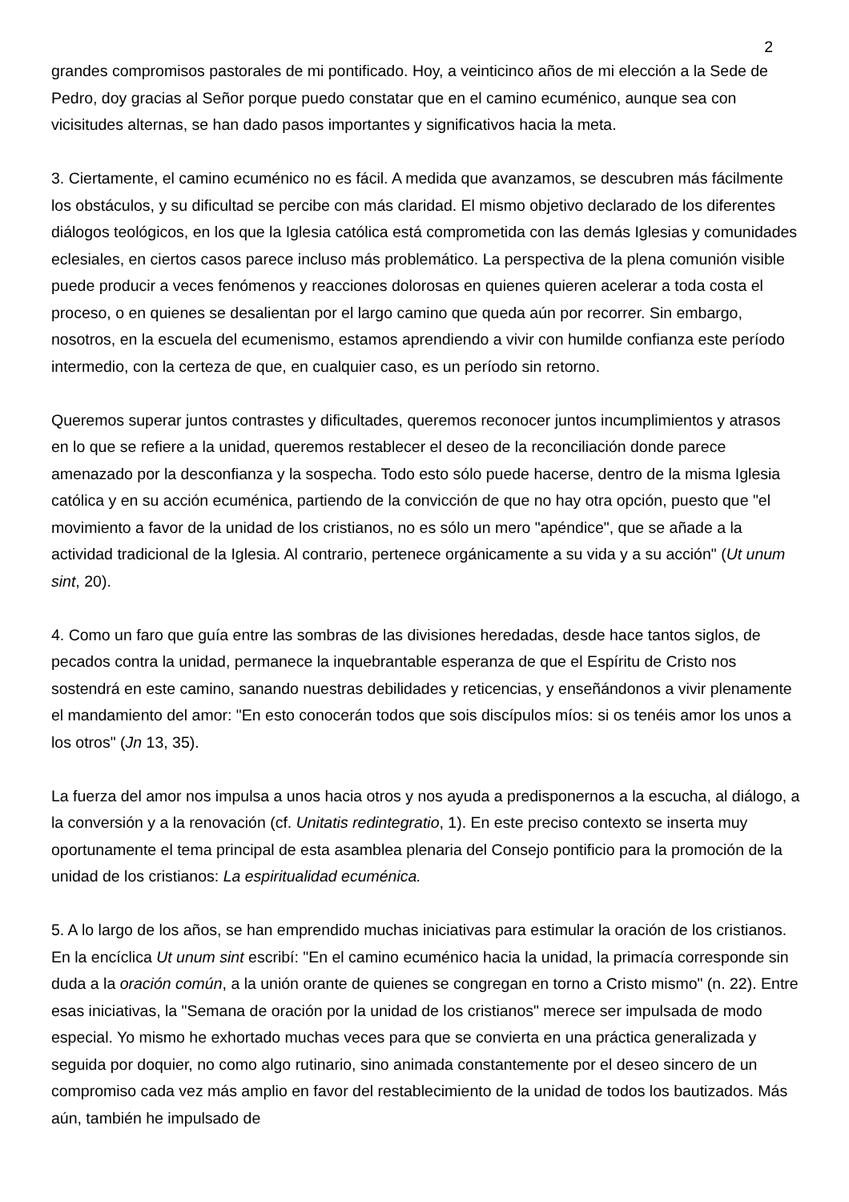2
grandes compromisos pastorales de mi pontificado. Hoy, a veinticinco años de mi elección a la Sede de Pedro, doy gracias al Señor porque puedo constatar que en el camino ecuménico, aunque sea con vicisitudes alternas, se han dado pasos importantes y significativos hacia la meta.
3. Ciertamente, el camino ecuménico no es fácil. A medida que avanzamos, se descubren más fácilmente los obstáculos, y su dificultad se percibe con más claridad. El mismo objetivo declarado de los diferentes diálogos teológicos, en los que la Iglesia católica está comprometida con las demás Iglesias y comunidades eclesiales, en ciertos casos parece incluso más problemático. La perspectiva de la plena comunión visible puede producir a veces fenómenos y reacciones dolorosas en quienes quieren acelerar a toda costa el proceso, o en quienes se desalientan por el largo camino que queda aún por recorrer. Sin embargo, nosotros, en la escuela del ecumenismo, estamos aprendiendo a vivir con humilde confianza este período intermedio, con la certeza de que, en cualquier caso, es un período sin retorno.
Queremos superar juntos contrastes y dificultades, queremos reconocer juntos incumplimientos y atrasos en lo que se refiere a la unidad, queremos restablecer el deseo de la reconciliación donde parece amenazado por la desconfianza y la sospecha. Todo esto sólo puede hacerse, dentro de la misma Iglesia católica y en su acción ecuménica, partiendo de la convicción de que no hay otra opción, puesto que "el movimiento a favor de la unidad de los cristianos, no es sólo un mero "apéndice", que se añade a la actividad tradicional de la Iglesia. Al contrario, pertenece orgánicamente a su vida y a su acción" (Ut unum sint, 20).
4. Como un faro que guía entre las sombras de las divisiones heredadas, desde hace tantos siglos, de pecados contra la unidad, permanece la inquebrantable esperanza de que el Espíritu de Cristo nos sostendrá en este camino, sanando nuestras debilidades y reticencias, y enseñándonos a vivir plenamente el mandamiento del amor: "En esto conocerán todos que sois discípulos míos: si os tenéis amor los unos a los otros" (Jn 13, 35).
La fuerza del amor nos impulsa a unos hacia otros y nos ayuda a predisponernos a la escucha, al diálogo, a la conversión y a la renovación (cf. Unitatis redintegratio, 1). En este preciso contexto se inserta muy oportunamente el tema principal de esta asamblea plenaria del Consejo pontificio para la promoción de la unidad de los cristianos: La espiritualidad ecuménica.
5. A lo largo de los años, se han emprendido muchas iniciativas para estimular la oración de los cristianos. En la encíclica Ut unum sint escribí: "En el camino ecuménico hacia la unidad, la primacía corresponde sin duda a la oración común, a la unión orante de quienes se congregan en torno a Cristo mismo" (n. 22). Entre esas iniciativas, la "Semana de oración por la unidad de los cristianos" merece ser impulsada de modo especial. Yo mismo he exhortado muchas veces para que se convierta en una práctica generalizada y seguida por doquier, no como algo rutinario, sino animada constantemente por el deseo sincero de un compromiso cada vez más amplio en favor del restablecimiento de la unidad de todos los bautizados. Más aún, también he impulsado de